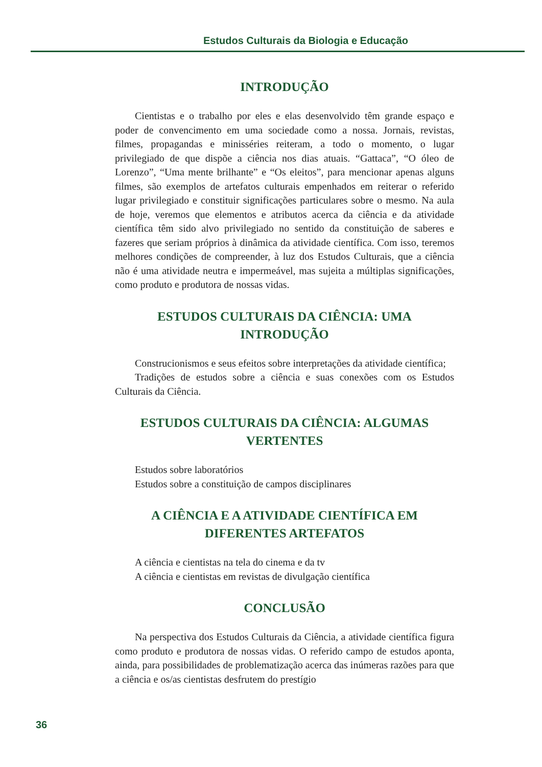Estudos Culturais da Biologia e Educação
INTRODUÇÃO
Cientistas e o trabalho por eles e elas desenvolvido têm grande espaço e poder de convencimento em uma sociedade como a nossa. Jornais, revistas, filmes, propagandas e minisséries reiteram, a todo o momento, o lugar privilegiado de que dispõe a ciência nos dias atuais. “Gattaca”, “O óleo de Lorenzo”, “Uma mente brilhante” e “Os eleitos”, para mencionar apenas alguns filmes, são exemplos de artefatos culturais empenhados em reiterar o referido lugar privilegiado e constituir significações particulares sobre o mesmo. Na aula de hoje, veremos que elementos e atributos acerca da ciência e da atividade científica têm sido alvo privilegiado no sentido da constituição de saberes e fazeres que seriam próprios à dinâmica da atividade científica. Com isso, teremos melhores condições de compreender, à luz dos Estudos Culturais, que a ciência não é uma atividade neutra e impermeável, mas sujeita a múltiplas significações, como produto e produtora de nossas vidas.
ESTUDOS CULTURAIS DA CIÊNCIA: UMA
INTRODUÇÃO
Construcionismos e seus efeitos sobre interpretações da atividade científica;
Tradições de estudos sobre a ciência e suas conexões com os Estudos Culturais da Ciência.
ESTUDOS CULTURAIS DA CIÊNCIA: ALGUMAS
VERTENTES
Estudos sobre laboratórios
Estudos sobre a constituição de campos disciplinares
A CIÊNCIA E A ATIVIDADE CIENTÍFICA EM
DIFERENTES ARTEFATOS
A ciência e cientistas na tela do cinema e da tv
A ciência e cientistas em revistas de divulgação científica
CONCLUSÃO
Na perspectiva dos Estudos Culturais da Ciência, a atividade científica figura como produto e produtora de nossas vidas. O referido campo de estudos aponta, ainda, para possibilidades de problematização acerca das inúmeras razões para que a ciência e os/as cientistas desfrutem do prestígio
36